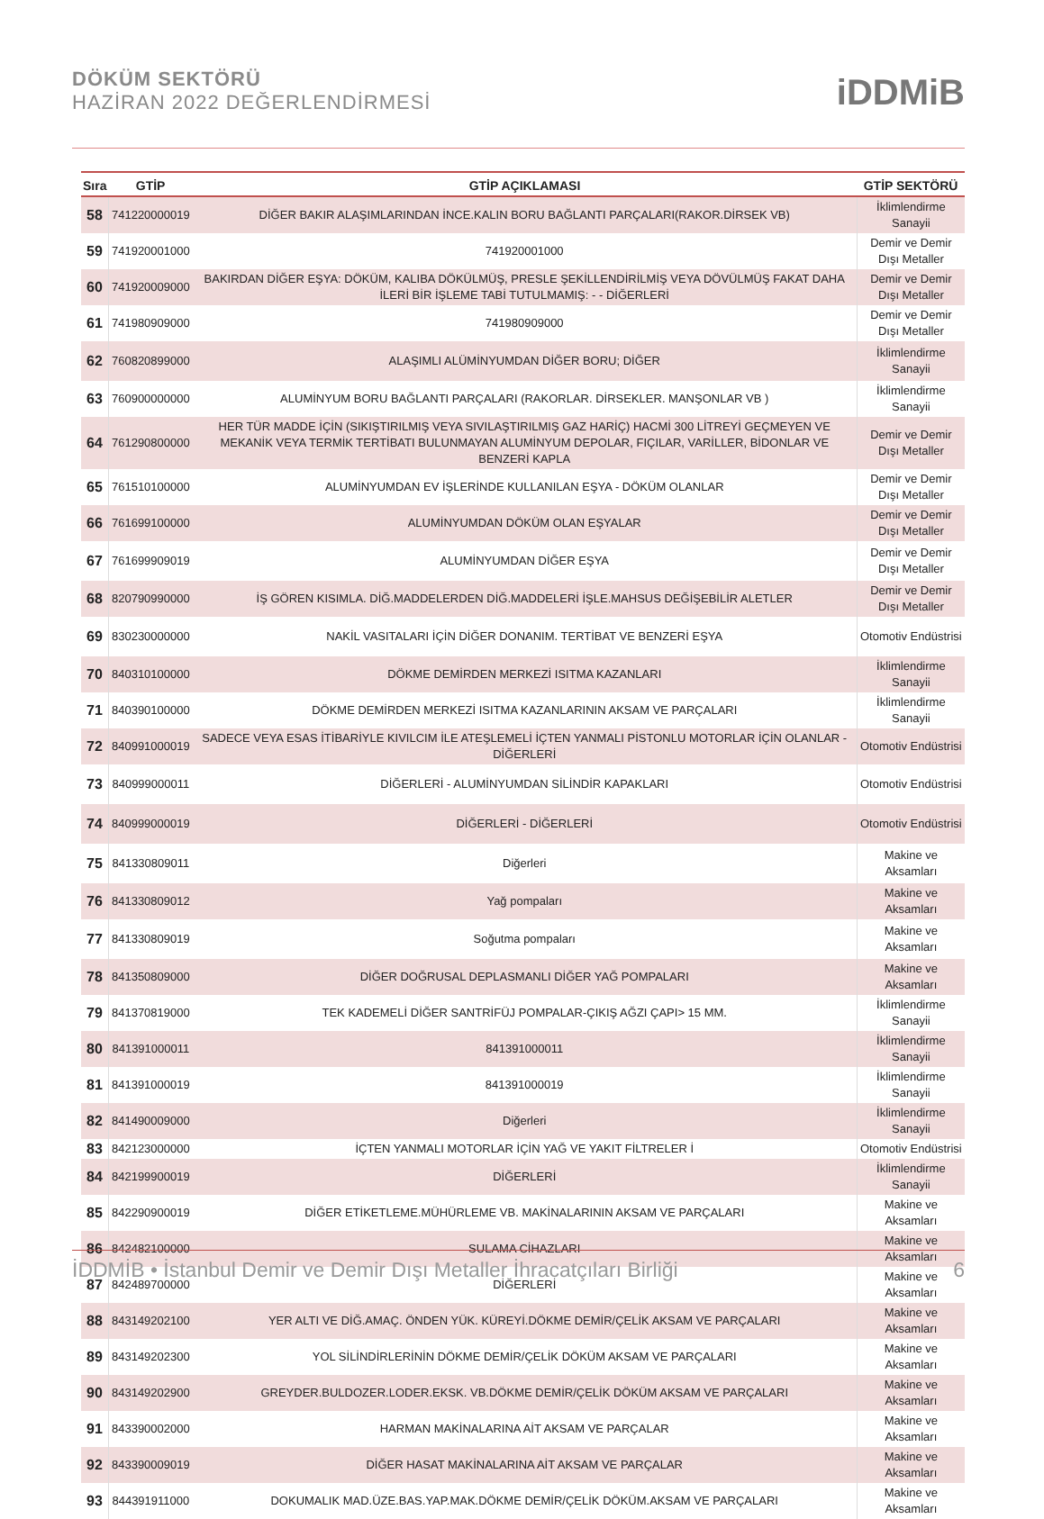DÖKÜM SEKTÖRÜ
HAZİRAN 2022 DEĞERLENDİRMESİ
iDDMiB
| Sıra | GTİP | GTİP AÇIKLAMASI | GTİP SEKTÖRÜ |
| --- | --- | --- | --- |
| 58 | 741220000019 | DİĞER BAKIR ALAŞIMLARINDAN İNCE.KALIN BORU BAĞLANTI PARÇALARI(RAKOR.DİRSEK VB) | İklimlendirme Sanayii |
| 59 | 741920001000 | 741920001000 | Demir ve Demir Dışı Metaller |
| 60 | 741920009000 | BAKIRDAN DİĞER EŞYA: DÖKÜM, KALIBA DÖKÜLMÜŞ, PRESLE ŞEKİLLENDİRİLMİŞ VEYA DÖVÜLMÜŞ FAKAT DAHA İLERİ BİR İŞLEME TABİ TUTULMAMIŞ: - - DİĞERLERİ | Demir ve Demir Dışı Metaller |
| 61 | 741980909000 | 741980909000 | Demir ve Demir Dışı Metaller |
| 62 | 760820899000 | ALAŞIMLI ALÜMİNYUMDAN DİĞER BORU; DİĞER | İklimlendirme Sanayii |
| 63 | 760900000000 | ALUMİNYUM BORU BAĞLANTI PARÇALARI (RAKORLAR. DİRSEKLER. MANŞONLAR VB ) | İklimlendirme Sanayii |
| 64 | 761290800000 | HER TÜR MADDE İÇİN (SIKIŞTIRILMIŞ VEYA SIVILAŞTIRILMIŞ GAZ HARİÇ) HACMİ 300 LİTREYİ GEÇMEYEN VE MEKANİK VEYA TERMİK TERTİBATI BULUNMAYAN ALUMİNYUM DEPOLAR, FIÇILAR, VARİLLER, BİDONLAR VE BENZERİ KAPLA | Demir ve Demir Dışı Metaller |
| 65 | 761510100000 | ALUMİNYUMDAN EV İŞLERİNDE KULLANILAN EŞYA - DÖKÜM OLANLAR | Demir ve Demir Dışı Metaller |
| 66 | 761699100000 | ALUMİNYUMDAN DÖKÜM OLAN EŞYALAR | Demir ve Demir Dışı Metaller |
| 67 | 761699909019 | ALUMİNYUMDAN DİĞER EŞYA | Demir ve Demir Dışı Metaller |
| 68 | 820790990000 | İŞ GÖREN KISIMLA. DİĞ.MADDELERDEN DİĞ.MADDELERİ İŞLE.MAHSUS DEĞİŞEBİLİR ALETLER | Demir ve Demir Dışı Metaller |
| 69 | 830230000000 | NAKİL VASITALARI İÇİN DİĞER DONANIM. TERTİBAT VE BENZERİ EŞYA | Otomotiv Endüstrisi |
| 70 | 840310100000 | DÖKME DEMİRDEN MERKEZİ ISITMA KAZANLARI | İklimlendirme Sanayii |
| 71 | 840390100000 | DÖKME DEMİRDEN MERKEZİ ISITMA KAZANLARININ AKSAM VE PARÇALARI | İklimlendirme Sanayii |
| 72 | 840991000019 | SADECE VEYA ESAS İTİBARİYLE KIVILCIM İLE ATEŞLEMELİ İÇTEN YANMALI PİSTONLU MOTORLAR İÇİN OLANLAR - DİĞERLERİ | Otomotiv Endüstrisi |
| 73 | 840999000011 | DİĞERLERİ - ALUMİNYUMDAN SİLİNDİR KAPAKLARI | Otomotiv Endüstrisi |
| 74 | 840999000019 | DİĞERLERİ - DİĞERLERİ | Otomotiv Endüstrisi |
| 75 | 841330809011 | Diğerleri | Makine ve Aksamları |
| 76 | 841330809012 | Yağ pompaları | Makine ve Aksamları |
| 77 | 841330809019 | Soğutma pompaları | Makine ve Aksamları |
| 78 | 841350809000 | DİĞER DOĞRUSAL DEPLASMANLI DİĞER YAĞ POMPALARI | Makine ve Aksamları |
| 79 | 841370819000 | TEK KADEMELİ DİĞER SANTRİFÜJ POMPALAR-ÇIKIŞ AĞZI ÇAPI> 15 MM. | İklimlendirme Sanayii |
| 80 | 841391000011 | 841391000011 | İklimlendirme Sanayii |
| 81 | 841391000019 | 841391000019 | İklimlendirme Sanayii |
| 82 | 841490009000 | Diğerleri | İklimlendirme Sanayii |
| 83 | 842123000000 | İÇTEN YANMALI MOTORLAR İÇİN YAĞ VE YAKIT FİLTRELER İ | Otomotiv Endüstrisi |
| 84 | 842199900019 | DİĞERLERİ | İklimlendirme Sanayii |
| 85 | 842290900019 | DİĞER ETİKETLEME.MÜHÜRLEME VB. MAKİNALARININ AKSAM VE PARÇALARI | Makine ve Aksamları |
| 86 | 842482100000 | SULAMA CİHAZLARI | Makine ve Aksamları |
| 87 | 842489700000 | DİĞERLERİ | Makine ve Aksamları |
| 88 | 843149202100 | YER ALTI VE DİĞ.AMAÇ. ÖNDEN YÜK. KÜREYİ.DÖKME DEMİR/ÇELİK AKSAM VE PARÇALARI | Makine ve Aksamları |
| 89 | 843149202300 | YOL SİLİNDİRLERİNİN DÖKME DEMİR/ÇELİK DÖKÜM AKSAM VE PARÇALARI | Makine ve Aksamları |
| 90 | 843149202900 | GREYDER.BULDOZER.LODER.EKSK. VB.DÖKME DEMİR/ÇELİK DÖKÜM AKSAM VE PARÇALARI | Makine ve Aksamları |
| 91 | 843390002000 | HARMAN MAKİNALARINA AİT AKSAM VE PARÇALAR | Makine ve Aksamları |
| 92 | 843390009019 | DİĞER HASAT MAKİNALARINA AİT AKSAM VE PARÇALAR | Makine ve Aksamları |
| 93 | 844391911000 | DOKUMALIK MAD.ÜZE.BAS.YAP.MAK.DÖKME DEMİR/ÇELİK DÖKÜM.AKSAM VE PARÇALARI | Makine ve Aksamları |
İDDMİB • İstanbul Demir ve Demir Dışı Metaller İhracatçıları Birliği 6